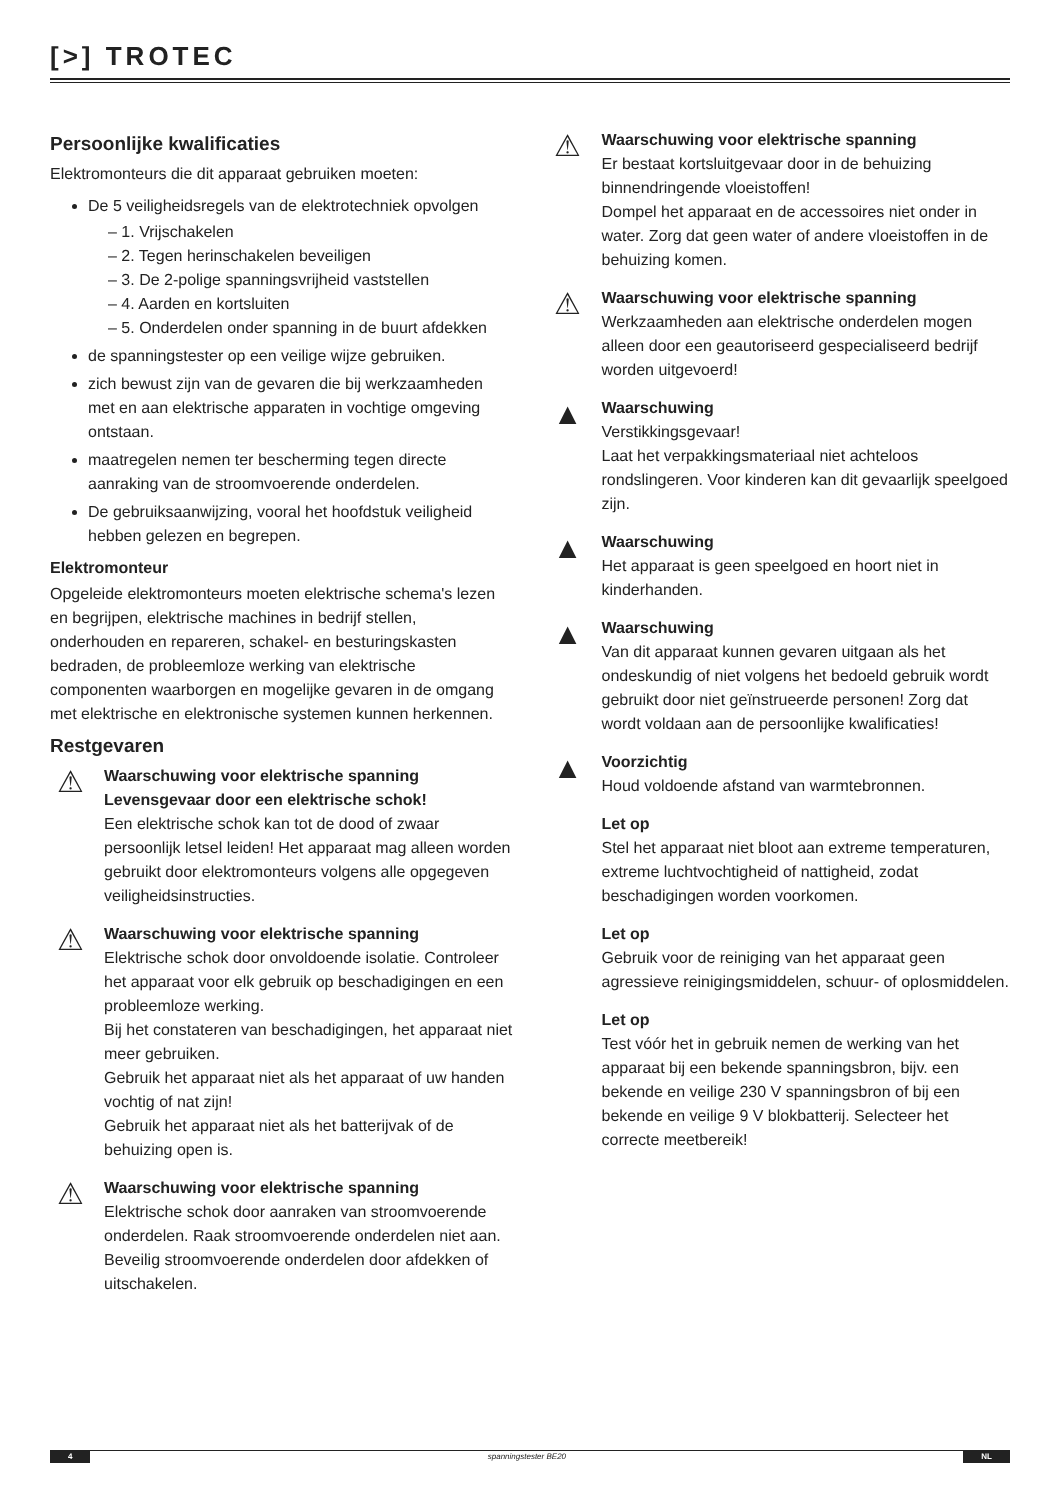[>] TROTEC
Persoonlijke kwalificaties
Elektromonteurs die dit apparaat gebruiken moeten:
De 5 veiligheidsregels van de elektrotechniek opvolgen
– 1. Vrijschakelen
– 2. Tegen herinschakelen beveiligen
– 3. De 2-polige spanningsvrijheid vaststellen
– 4. Aarden en kortsluiten
– 5. Onderdelen onder spanning in de buurt afdekken
de spanningstester op een veilige wijze gebruiken.
zich bewust zijn van de gevaren die bij werkzaamheden met en aan elektrische apparaten in vochtige omgeving ontstaan.
maatregelen nemen ter bescherming tegen directe aanraking van de stroomvoerende onderdelen.
De gebruiksaanwijzing, vooral het hoofdstuk veiligheid hebben gelezen en begrepen.
Elektromonteur
Opgeleide elektromonteurs moeten elektrische schema's lezen en begrijpen, elektrische machines in bedrijf stellen, onderhouden en repareren, schakel- en besturingskasten bedraden, de probleemloze werking van elektrische componenten waarborgen en mogelijke gevaren in de omgang met elektrische en elektronische systemen kunnen herkennen.
Restgevaren
⚠
Waarschuwing voor elektrische spanning
Levensgevaar door een elektrische schok!
Een elektrische schok kan tot de dood of zwaar persoonlijk letsel leiden! Het apparaat mag alleen worden gebruikt door elektromonteurs volgens alle opgegeven veiligheidsinstructies.
⚠
Waarschuwing voor elektrische spanning
Elektrische schok door onvoldoende isolatie. Controleer het apparaat voor elk gebruik op beschadigingen en een probleemloze werking.
Bij het constateren van beschadigingen, het apparaat niet meer gebruiken.
Gebruik het apparaat niet als het apparaat of uw handen vochtig of nat zijn!
Gebruik het apparaat niet als het batterijvak of de behuizing open is.
⚠
Waarschuwing voor elektrische spanning
Elektrische schok door aanraken van stroomvoerende onderdelen. Raak stroomvoerende onderdelen niet aan. Beveilig stroomvoerende onderdelen door afdekken of uitschakelen.
⚠
Waarschuwing voor elektrische spanning
Er bestaat kortsluitgevaar door in de behuizing binnendringende vloeistoffen!
Dompel het apparaat en de accessoires niet onder in water. Zorg dat geen water of andere vloeistoffen in de behuizing komen.
⚠
Waarschuwing voor elektrische spanning
Werkzaamheden aan elektrische onderdelen mogen alleen door een geautoriseerd gespecialiseerd bedrijf worden uitgevoerd!
▲
Waarschuwing
Verstikkingsgevaar!
Laat het verpakkingsmateriaal niet achteloos rondslingeren. Voor kinderen kan dit gevaarlijk speelgoed zijn.
▲
Waarschuwing
Het apparaat is geen speelgoed en hoort niet in kinderhanden.
▲
Waarschuwing
Van dit apparaat kunnen gevaren uitgaan als het ondeskundig of niet volgens het bedoeld gebruik wordt gebruikt door niet geïnstrueerde personen! Zorg dat wordt voldaan aan de persoonlijke kwalificaties!
▲
Voorzichtig
Houd voldoende afstand van warmtebronnen.
Let op
Stel het apparaat niet bloot aan extreme temperaturen, extreme luchtvochtigheid of nattigheid, zodat beschadigingen worden voorkomen.
Let op
Gebruik voor de reiniging van het apparaat geen agressieve reinigingsmiddelen, schuur- of oplosmiddelen.
Let op
Test vóór het in gebruik nemen de werking van het apparaat bij een bekende spanningsbron, bijv. een bekende en veilige 230 V spanningsbron of bij een bekende en veilige 9 V blokbatterij. Selecteer het correcte meetbereik!
4 spanningstester BE20 NL